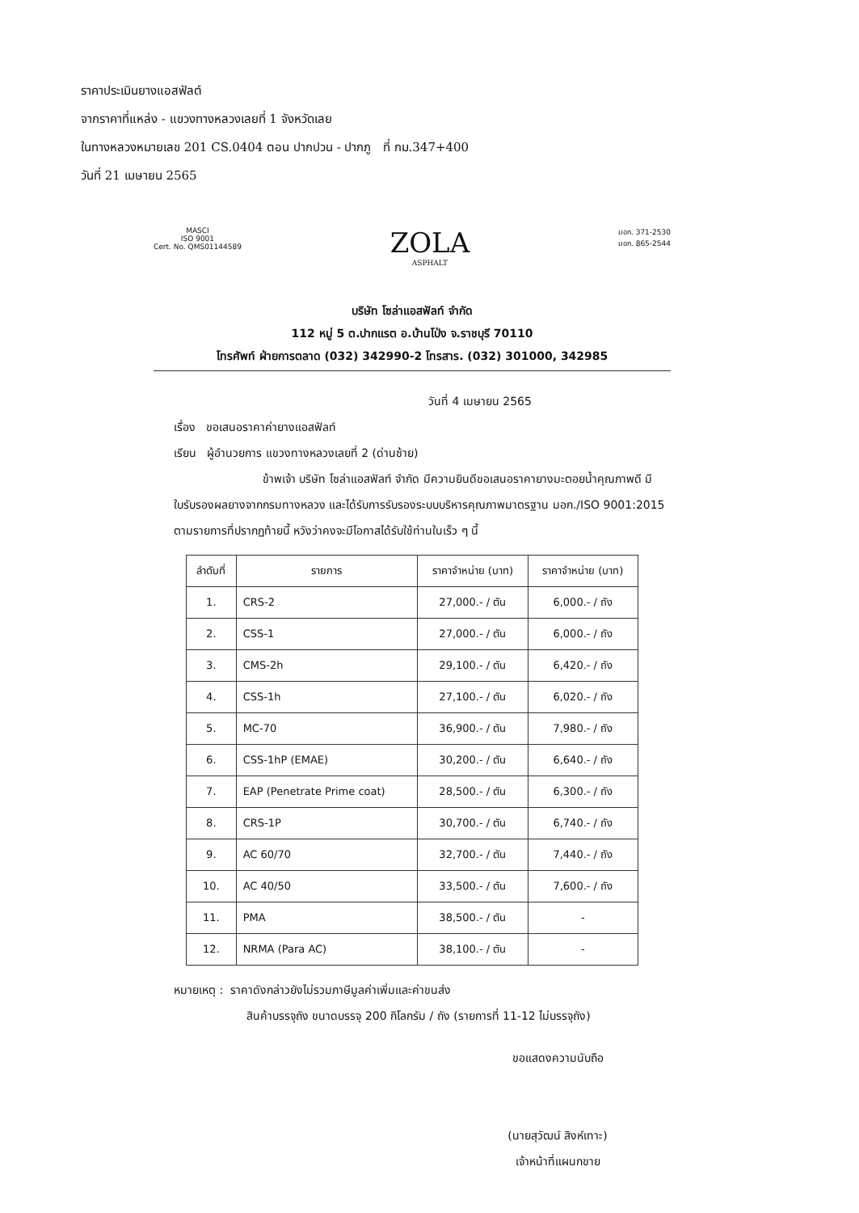ราคาประเมินยางแอสฟัลต์
จากราคาที่แหล่ง - แขวงทางหลวงเลยที่ 1 จังหวัดเลย
ในทางหลวงหมายเลข 201 CS.0404 ตอน ปากปวน - ปากภู ที่ กม.347+400
วันที่ 21 เมษายน 2565
MASCI
ISO 9001
Cert. No. QMS01144589
ZOLA
ASPHALT
มอก. 371-2530
มอก. 865-2544
บริษัท โซล่าแอสฟัลท์ จำกัด
112 หมู่ 5 ต.ปากแรต อ.บ้านโป่ง จ.ราชบุรี 70110
โทรศัพท์ ฝ่ายการตลาด (032) 342990-2 โทรสาร. (032) 301000, 342985
วันที่ 4 เมษายน 2565
เรื่อง ขอเสนอราคาค่ายางแอสฟัลท์
เรียน ผู้อำนวยการ แขวงทางหลวงเลยที่ 2 (ด่านซ้าย)
ข้าพเจ้า บริษัท โซล่าแอสฟัลท์ จำกัด มีความยินดีขอเสนอราคายางมะตอยน้ำคุณภาพดี มีใบรับรองผลยางจากกรมทางหลวง และได้รับการรับรองระบบบริหารคุณภาพมาตรฐาน มอก./ISO 9001:2015 ตามรายการที่ปรากฏท้ายนี้ หวังว่าคงจะมีโอกาสได้รับใช้ท่านในเร็ว ๆ นี้
| ลำดับที่ | รายการ | ราคาจำหน่าย (บาท) | ราคาจำหน่าย (บาท) |
| --- | --- | --- | --- |
| 1. | CRS-2 | 27,000.- / ตัน | 6,000.- / ถัง |
| 2. | CSS-1 | 27,000.- / ตัน | 6,000.- / ถัง |
| 3. | CMS-2h | 29,100.- / ตัน | 6,420.- / ถัง |
| 4. | CSS-1h | 27,100.- / ตัน | 6,020.- / ถัง |
| 5. | MC-70 | 36,900.- / ตัน | 7,980.- / ถัง |
| 6. | CSS-1hP (EMAE) | 30,200.- / ตัน | 6,640.- / ถัง |
| 7. | EAP (Penetrate Prime coat) | 28,500.- / ตัน | 6,300.- / ถัง |
| 8. | CRS-1P | 30,700.- / ตัน | 6,740.- / ถัง |
| 9. | AC 60/70 | 32,700.- / ตัน | 7,440.- / ถัง |
| 10. | AC 40/50 | 33,500.- / ตัน | 7,600.- / ถัง |
| 11. | PMA | 38,500.- / ตัน | - |
| 12. | NRMA (Para AC) | 38,100.- / ตัน | - |
หมายเหตุ : ราคาดังกล่าวยังไม่รวมภาษีมูลค่าเพิ่มและค่าขนส่ง
สินค้าบรรจุถัง ขนาดบรรจุ 200 กิโลกรัม / ถัง (รายการที่ 11-12 ไม่บรรจุถัง)
ขอแสดงความนับถือ
(นายสุวัฒน์ สิงห์เทาะ)
เจ้าหน้าที่แผนกขาย